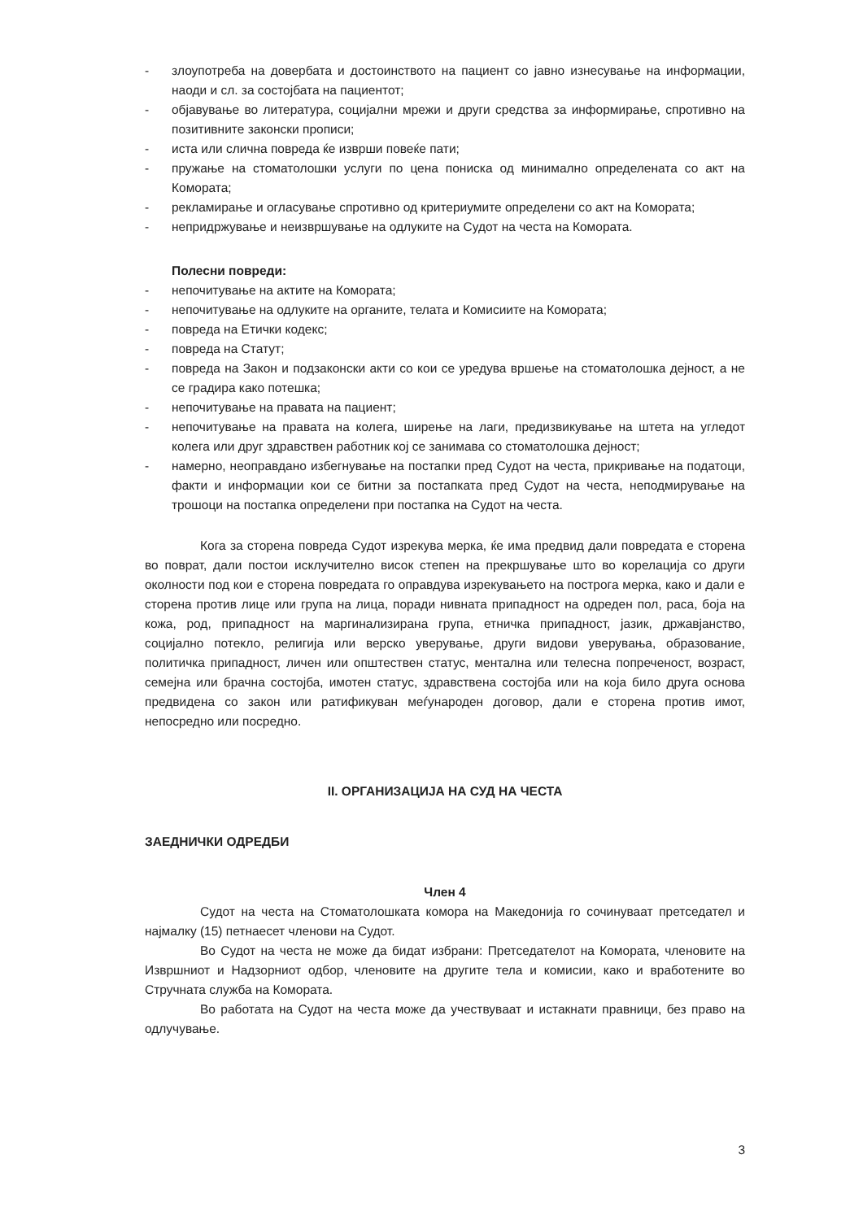- злоупотреба на довербата и достоинството на пациент со јавно изнесување на информации, наоди и сл. за состојбата на пациентот;
- објавување во литература, социјални мрежи и други средства за информирање, спротивно на позитивните законски прописи;
- иста или слична повреда ќе изврши повеќе пати;
- пружање на стоматолошки услуги по цена пониска од минимално определената со акт на Комората;
- рекламирање и огласување спротивно од критериумите определени со акт на Комората;
- непридржување и неизвршување на одлуките на Судот на честа на Комората.
Полесни повреди:
- непочитување на актите на Комората;
- непочитување на одлуките на органите, телата и Комисиите на Комората;
- повреда на Етички кодекс;
- повреда на Статут;
- повреда на Закон и подзаконски акти со кои се уредува вршење на стоматолошка дејност, а не се градира како потешка;
- непочитување на правата на пациент;
- непочитување на правата на колега, ширење на лаги, предизвикување на штета на угледот колега или друг здравствен работник кој се занимава со стоматолошка дејност;
- намерно, неоправдано избегнување на постапки пред Судот на честа, прикривање на податоци, факти и информации кои се битни за постапката пред Судот на честа, неподмирување на трошоци на постапка определени при постапка на Судот на честа.
Кога за сторена повреда Судот изрекува мерка, ќе има предвид дали повредата е сторена во поврат, дали постои исклучително висок степен на прекршување што во корелација со други околности под кои е сторена повредата го оправдува изрекувањето на построга мерка, како и дали е сторена против лице или група на лица, поради нивната припадност на одреден пол, раса, боја на кожа, род, припадност на маргинализирана група, етничка припадност, јазик, државјанство, социјално потекло, религија или верско уверување, други видови уверувања, образование, политичка припадност, личен или општествен статус, ментална или телесна попреченост, возраст, семејна или брачна состојба, имотен статус, здравствена состојба или на која било друга основа предвидена со закон или ратификуван меѓународен договор, дали е сторена против имот, непосредно или посредно.
II. ОРГАНИЗАЦИЈА НА СУД НА ЧЕСТА
ЗАЕДНИЧКИ ОДРЕДБИ
Член 4
Судот на честа на Стоматолошката комора на Македонија го сочинуваат претседател и најмалку (15) петнаесет членови на Судот.
Во Судот на честа не може да бидат избрани: Претседателот на Комората, членовите на Извршниот и Надзорниот одбор, членовите на другите тела и комисии, како и вработените во Стручната служба на Комората.
Во работата на Судот на честа може да учествуваат и истакнати правници, без право на одлучување.
3